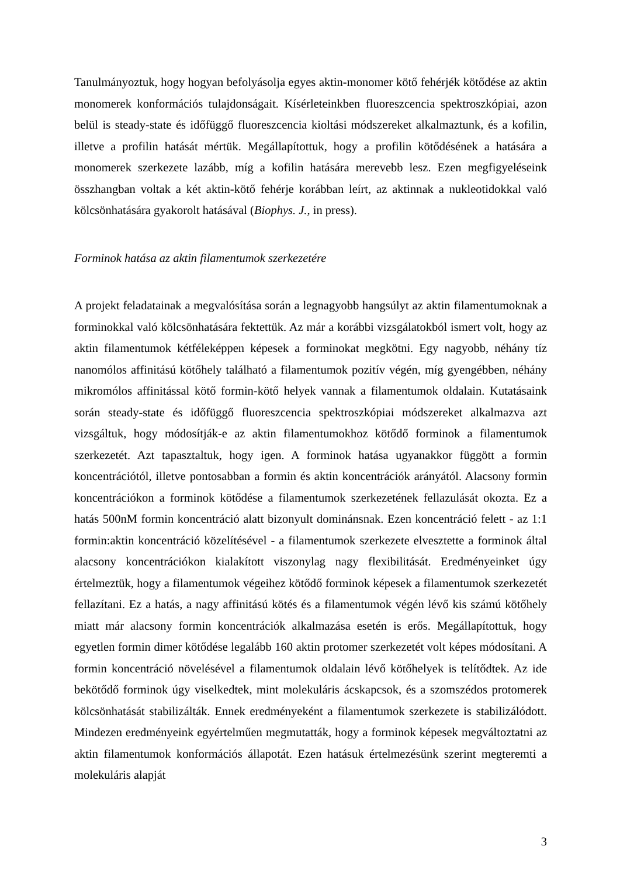Tanulmányoztuk, hogy hogyan befolyásolja egyes aktin-monomer kötő fehérjék kötődése az aktin monomerek konformációs tulajdonságait. Kísérleteinkben fluoreszcencia spektroszkópiai, azon belül is steady-state és időfüggő fluoreszcencia kioltási módszereket alkalmaztunk, és a kofilin, illetve a profilin hatását mértük. Megállapítottuk, hogy a profilin kötődésének a hatására a monomerek szerkezete lazább, míg a kofilin hatására merevebb lesz. Ezen megfigyeléseink összhangban voltak a két aktin-kötő fehérje korábban leírt, az aktinnak a nukleotidokkal való kölcsönhatására gyakorolt hatásával (Biophys. J., in press).
Forminok hatása az aktin filamentumok szerkezetére
A projekt feladatainak a megvalósítása során a legnagyobb hangsúlyt az aktin filamentumoknak a forminokkal való kölcsönhatására fektettük. Az már a korábbi vizsgálatokból ismert volt, hogy az aktin filamentumok kétféleképpen képesek a forminokat megkötni. Egy nagyobb, néhány tíz nanomólos affinitású kötőhely található a filamentumok pozitív végén, míg gyengébben, néhány mikromólos affinitással kötő formin-kötő helyek vannak a filamentumok oldalain. Kutatásaink során steady-state és időfüggő fluoreszcencia spektroszkópiai módszereket alkalmazva azt vizsgáltuk, hogy módosítják-e az aktin filamentumokhoz kötődő forminok a filamentumok szerkezetét. Azt tapasztaltuk, hogy igen. A forminok hatása ugyanakkor függött a formin koncentrációtól, illetve pontosabban a formin és aktin koncentrációk arányától. Alacsony formin koncentrációkon a forminok kötődése a filamentumok szerkezetének fellazulását okozta. Ez a hatás 500nM formin koncentráció alatt bizonyult dominánsnak. Ezen koncentráció felett - az 1:1 formin:aktin koncentráció közelítésével - a filamentumok szerkezete elvesztette a forminok által alacsony koncentrációkon kialakított viszonylag nagy flexibilitását. Eredményeinket úgy értelmeztük, hogy a filamentumok végeihez kötődő forminok képesek a filamentumok szerkezetét fellazítani. Ez a hatás, a nagy affinitású kötés és a filamentumok végén lévő kis számú kötőhely miatt már alacsony formin koncentrációk alkalmazása esetén is erős. Megállapítottuk, hogy egyetlen formin dimer kötődése legalább 160 aktin protomer szerkezetét volt képes módosítani. A formin koncentráció növelésével a filamentumok oldalain lévő kötőhelyek is telítődtek. Az ide bekötődő forminok úgy viselkedtek, mint molekuláris ácskapcsok, és a szomszédos protomerek kölcsönhatását stabilizálták. Ennek eredményeként a filamentumok szerkezete is stabilizálódott. Mindezen eredményeink egyértelműen megmutatták, hogy a forminok képesek megváltoztatni az aktin filamentumok konformációs állapotát. Ezen hatásuk értelmezésünk szerint megteremti a molekuláris alapját
3